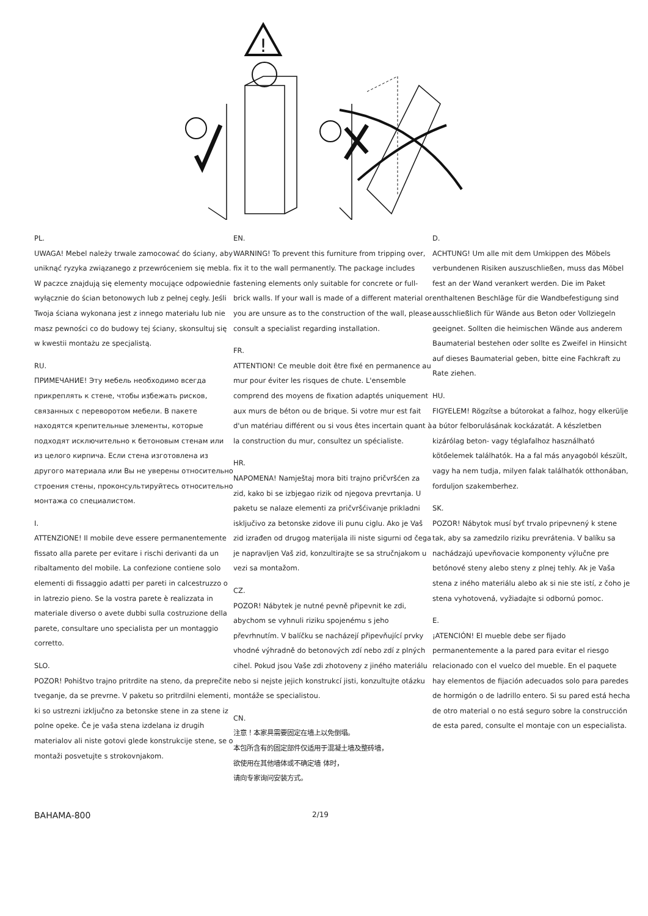!
PL.
UWAGA! Mebel należy trwale zamocować do ściany, aby uniknąć ryzyka związanego z przewróceniem się mebla. W paczce znajdują się elementy mocujące odpowiednie wyłącznie do ścian betonowych lub z pełnej cegły. Jeśli Twoja ściana wykonana jest z innego materiału lub nie masz pewności co do budowy tej ściany, skonsultuj się w kwestii montażu ze specjalistą.
RU.
ПРИМЕЧАНИЕ! Эту мебель необходимо всегда прикреплять к стене, чтобы избежать рисков, связанных с переворотом мебели. В пакете находятся крепительные элементы, которые подходят исключительно к бетоновым стенам или из целого кирпича. Если стена изготовлена из другого материала или Вы не уверены относительно строения стены, проконсультируйтесь относительно монтажа со специалистом.
I.
ATTENZIONE! Il mobile deve essere permanentemente fissato alla parete per evitare i rischi derivanti da un ribaltamento del mobile. La confezione contiene solo elementi di fissaggio adatti per pareti in calcestruzzo o in latrezio pieno. Se la vostra parete è realizzata in materiale diverso o avete dubbi sulla costruzione della parete, consultare uno specialista per un montaggio corretto.
SLO.
POZOR! Pohištvo trajno pritrdite na steno, da preprečite tveganje, da se prevrne. V paketu so pritrdilni elementi, ki so ustrezni izključno za betonske stene in za stene iz polne opeke. Če je vaša stena izdelana iz drugih materialov ali niste gotovi glede konstrukcije stene, se o montaži posvetujte s strokovnjakom.
EN.
WARNING! To prevent this furniture from tripping over, fix it to the wall permanently. The package includes fastening elements only suitable for concrete or full-brick walls. If your wall is made of a different material or you are unsure as to the construction of the wall, please consult a specialist regarding installation.
FR.
ATTENTION! Ce meuble doit être fixé en permanence au mur pour éviter les risques de chute. L'ensemble comprend des moyens de fixation adaptés uniquement aux murs de béton ou de brique. Si votre mur est fait d'un matériau différent ou si vous êtes incertain quant à la construction du mur, consultez un spécialiste.
HR.
NAPOMENA! Namještaj mora biti trajno pričvršćen za zid, kako bi se izbjegao rizik od njegova prevrtanja. U paketu se nalaze elementi za pričvršćivanje prikladni isključivo za betonske zidove ili punu ciglu. Ako je Vaš zid izrađen od drugog materijala ili niste sigurni od čega je napravljen Vaš zid, konzultirajte se sa stručnjakom u vezi sa montažom.
CZ.
POZOR! Nábytek je nutné pevně připevnit ke zdi, abychom se vyhnuli riziku spojenému s jeho převrhnutím. V balíčku se nacházejí připevňující prvky vhodné výhradně do betonových zdí nebo zdí z plných cihel. Pokud jsou Vaše zdi zhotoveny z jiného materiálu nebo si nejste jejich konstrukcí jisti, konzultujte otázku montáže se specialistou.
CN.
注意！本家具需要固定在墙上以免倒塌。
本包所含有的固定部件仅适用于混凝土墙及整砖墙，
欲使用在其他墙体或不确定墙 体时，
请向专家询问安装方式。
D.
ACHTUNG! Um alle mit dem Umkippen des Möbels verbundenen Risiken auszuschließen, muss das Möbel fest an der Wand verankert werden. Die im Paket enthaltenen Beschläge für die Wandbefestigung sind ausschließlich für Wände aus Beton oder Vollziegeln geeignet. Sollten die heimischen Wände aus anderem Baumaterial bestehen oder sollte es Zweifel in Hinsicht auf dieses Baumaterial geben, bitte eine Fachkraft zu Rate ziehen.
HU.
FIGYELEM! Rögzítse a bútorokat a falhoz, hogy elkerülje a bútor felborulásának kockázatát. A készletben kizárólag beton- vagy téglafalhoz használható kötőelemek találhatók. Ha a fal más anyagoból készült, vagy ha nem tudja, milyen falak találhatók otthonában, forduljon szakemberhez.
SK.
POZOR! Nábytok musí byť trvalo pripevnený k stene tak, aby sa zamedzilo riziku prevrátenia. V balíku sa nachádzajú upevňovacie komponenty výlučne pre betónové steny alebo steny z plnej tehly. Ak je Vaša stena z iného materiálu alebo ak si nie ste istí, z čoho je stena vyhotovená, vyžiadajte si odbornú pomoc.
E.
¡ATENCIÓN! El mueble debe ser fijado permanentemente a la pared para evitar el riesgo relacionado con el vuelco del mueble. En el paquete hay elementos de fijación adecuados solo para paredes de hormigón o de ladrillo entero. Si su pared está hecha de otro material o no está seguro sobre la construcción de esta pared, consulte el montaje con un especialista.
BAHAMA-800 2/19